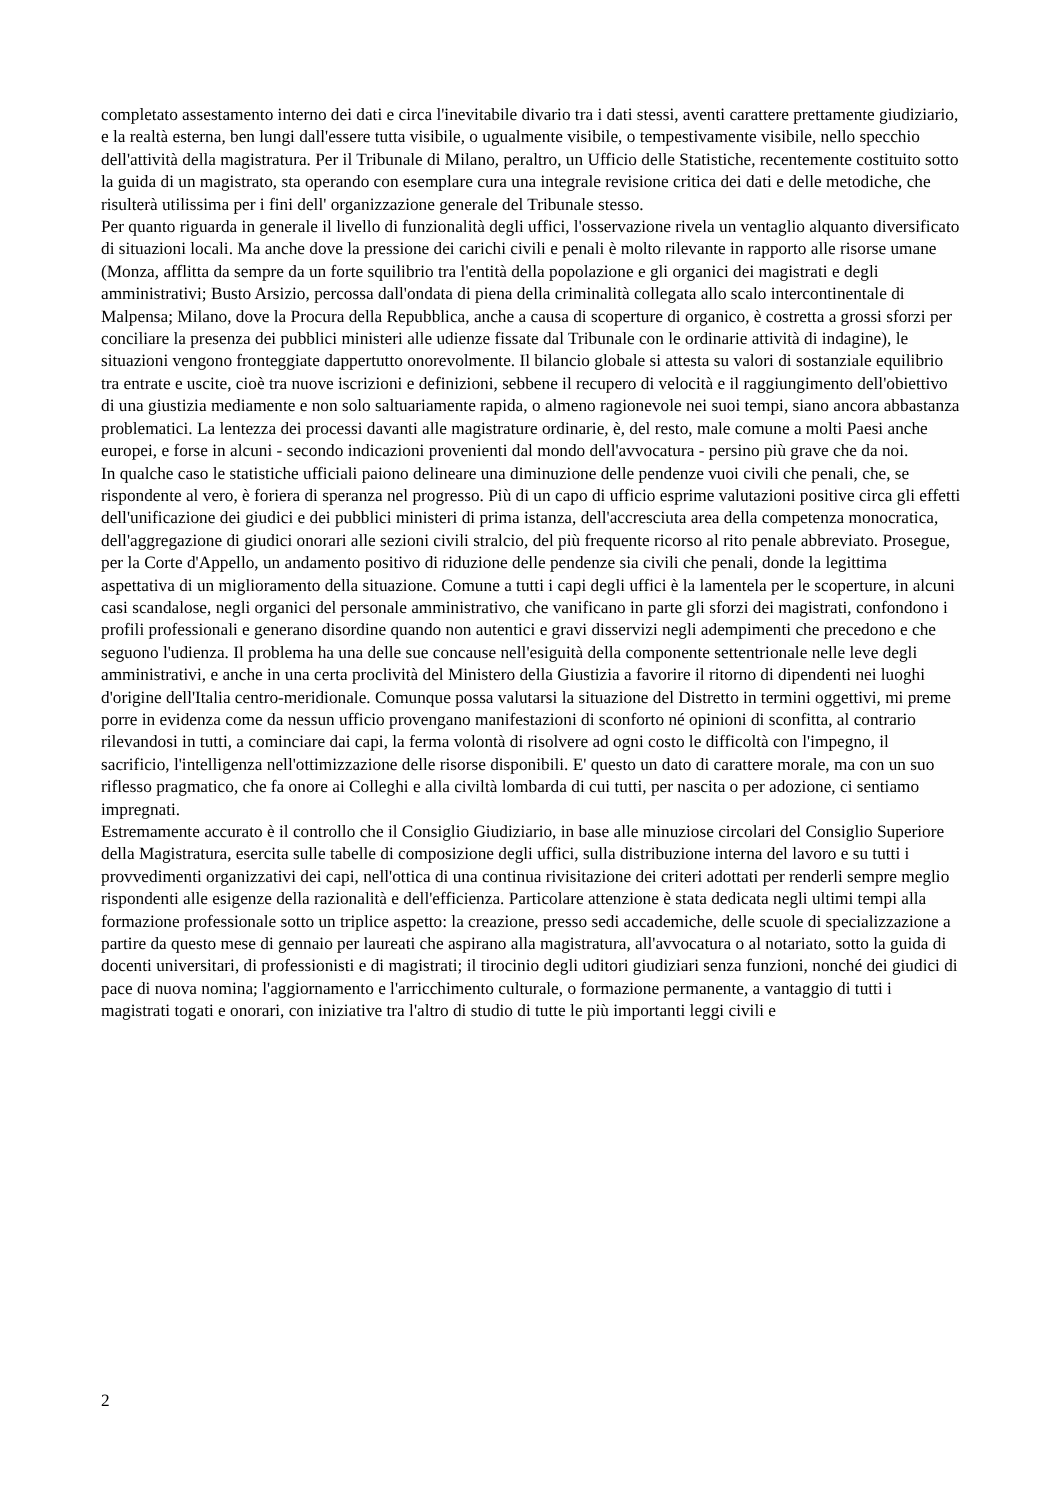completato assestamento interno dei dati e circa l'inevitabile divario tra i dati stessi, aventi carattere prettamente giudiziario, e la realtà esterna, ben lungi dall'essere tutta visibile, o ugualmente visibile, o tempestivamente visibile, nello specchio dell'attività della magistratura. Per il Tribunale di Milano, peraltro, un Ufficio delle Statistiche, recentemente costituito sotto la guida di un magistrato, sta operando con esemplare cura una integrale revisione critica dei dati e delle metodiche, che risulterà utilissima per i fini dell' organizzazione generale del Tribunale stesso.
Per quanto riguarda in generale il livello di funzionalità degli uffici, l'osservazione rivela un ventaglio alquanto diversificato di situazioni locali. Ma anche dove la pressione dei carichi civili e penali è molto rilevante in rapporto alle risorse umane (Monza, afflitta da sempre da un forte squilibrio tra l'entità della popolazione e gli organici dei magistrati e degli amministrativi; Busto Arsizio, percossa dall'ondata di piena della criminalità collegata allo scalo intercontinentale di Malpensa; Milano, dove la Procura della Repubblica, anche a causa di scoperture di organico, è costretta a grossi sforzi per conciliare la presenza dei pubblici ministeri alle udienze fissate dal Tribunale con le ordinarie attività di indagine), le situazioni vengono fronteggiate dappertutto onorevolmente. Il bilancio globale si attesta su valori di sostanziale equilibrio tra entrate e uscite, cioè tra nuove iscrizioni e definizioni, sebbene il recupero di velocità e il raggiungimento dell'obiettivo di una giustizia mediamente e non solo saltuariamente rapida, o almeno ragionevole nei suoi tempi, siano ancora abbastanza problematici. La lentezza dei processi davanti alle magistrature ordinarie, è, del resto, male comune a molti Paesi anche europei, e forse in alcuni - secondo indicazioni provenienti dal mondo dell'avvocatura - persino più grave che da noi.
In qualche caso le statistiche ufficiali paiono delineare una diminuzione delle pendenze vuoi civili che penali, che, se rispondente al vero, è foriera di speranza nel progresso. Più di un capo di ufficio esprime valutazioni positive circa gli effetti dell'unificazione dei giudici e dei pubblici ministeri di prima istanza, dell'accresciuta area della competenza monocratica, dell'aggregazione di giudici onorari alle sezioni civili stralcio, del più frequente ricorso al rito penale abbreviato. Prosegue, per la Corte d'Appello, un andamento positivo di riduzione delle pendenze sia civili che penali, donde la legittima aspettativa di un miglioramento della situazione. Comune a tutti i capi degli uffici è la lamentela per le scoperture, in alcuni casi scandalose, negli organici del personale amministrativo, che vanificano in parte gli sforzi dei magistrati, confondono i profili professionali e generano disordine quando non autentici e gravi disservizi negli adempimenti che precedono e che seguono l'udienza. Il problema ha una delle sue concause nell'esiguità della componente settentrionale nelle leve degli amministrativi, e anche in una certa proclività del Ministero della Giustizia a favorire il ritorno di dipendenti nei luoghi d'origine dell'Italia centro-meridionale. Comunque possa valutarsi la situazione del Distretto in termini oggettivi, mi preme porre in evidenza come da nessun ufficio provengano manifestazioni di sconforto né opinioni di sconfitta, al contrario rilevandosi in tutti, a cominciare dai capi, la ferma volontà di risolvere ad ogni costo le difficoltà con l'impegno, il sacrificio, l'intelligenza nell'ottimizzazione delle risorse disponibili. E' questo un dato di carattere morale, ma con un suo riflesso pragmatico, che fa onore ai Colleghi e alla civiltà lombarda di cui tutti, per nascita o per adozione, ci sentiamo impregnati.
Estremamente accurato è il controllo che il Consiglio Giudiziario, in base alle minuziose circolari del Consiglio Superiore della Magistratura, esercita sulle tabelle di composizione degli uffici, sulla distribuzione interna del lavoro e su tutti i provvedimenti organizzativi dei capi, nell'ottica di una continua rivisitazione dei criteri adottati per renderli sempre meglio rispondenti alle esigenze della razionalità e dell'efficienza. Particolare attenzione è stata dedicata negli ultimi tempi alla formazione professionale sotto un triplice aspetto: la creazione, presso sedi accademiche, delle scuole di specializzazione a partire da questo mese di gennaio per laureati che aspirano alla magistratura, all'avvocatura o al notariato, sotto la guida di docenti universitari, di professionisti e di magistrati; il tirocinio degli uditori giudiziari senza funzioni, nonché dei giudici di pace di nuova nomina; l'aggiornamento e l'arricchimento culturale, o formazione permanente, a vantaggio di tutti i magistrati togati e onorari, con iniziative tra l'altro di studio di tutte le più importanti leggi civili e
2